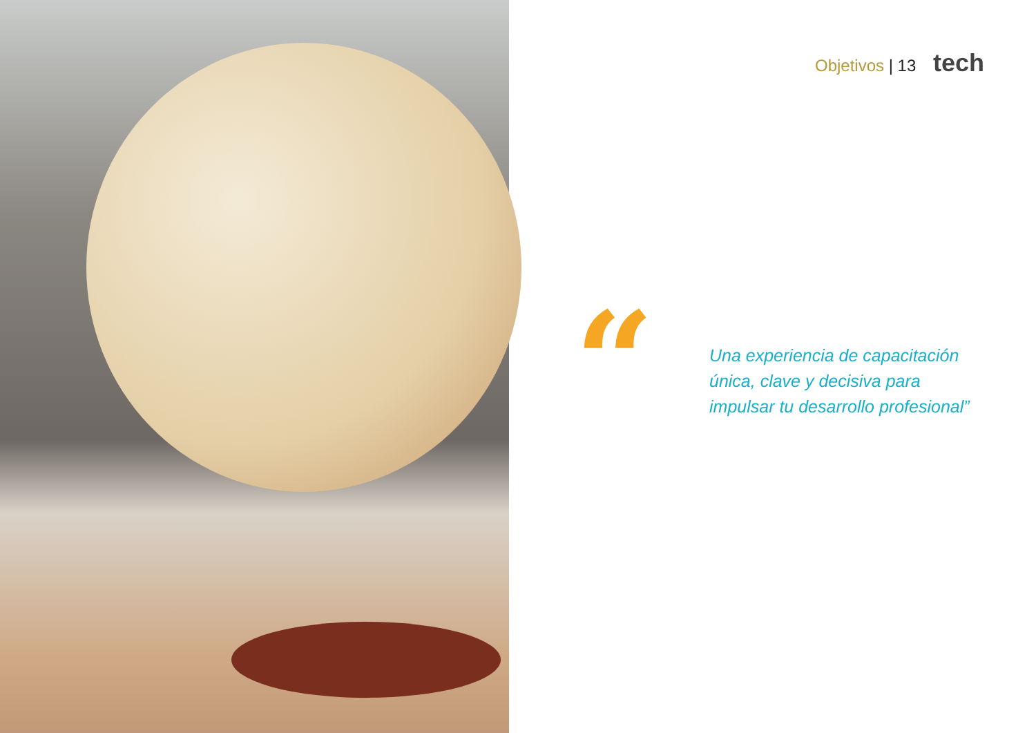Objetivos | 13 tech
“
Una experiencia de capacitación
única, clave y decisiva para
impulsar tu desarrollo profesional”